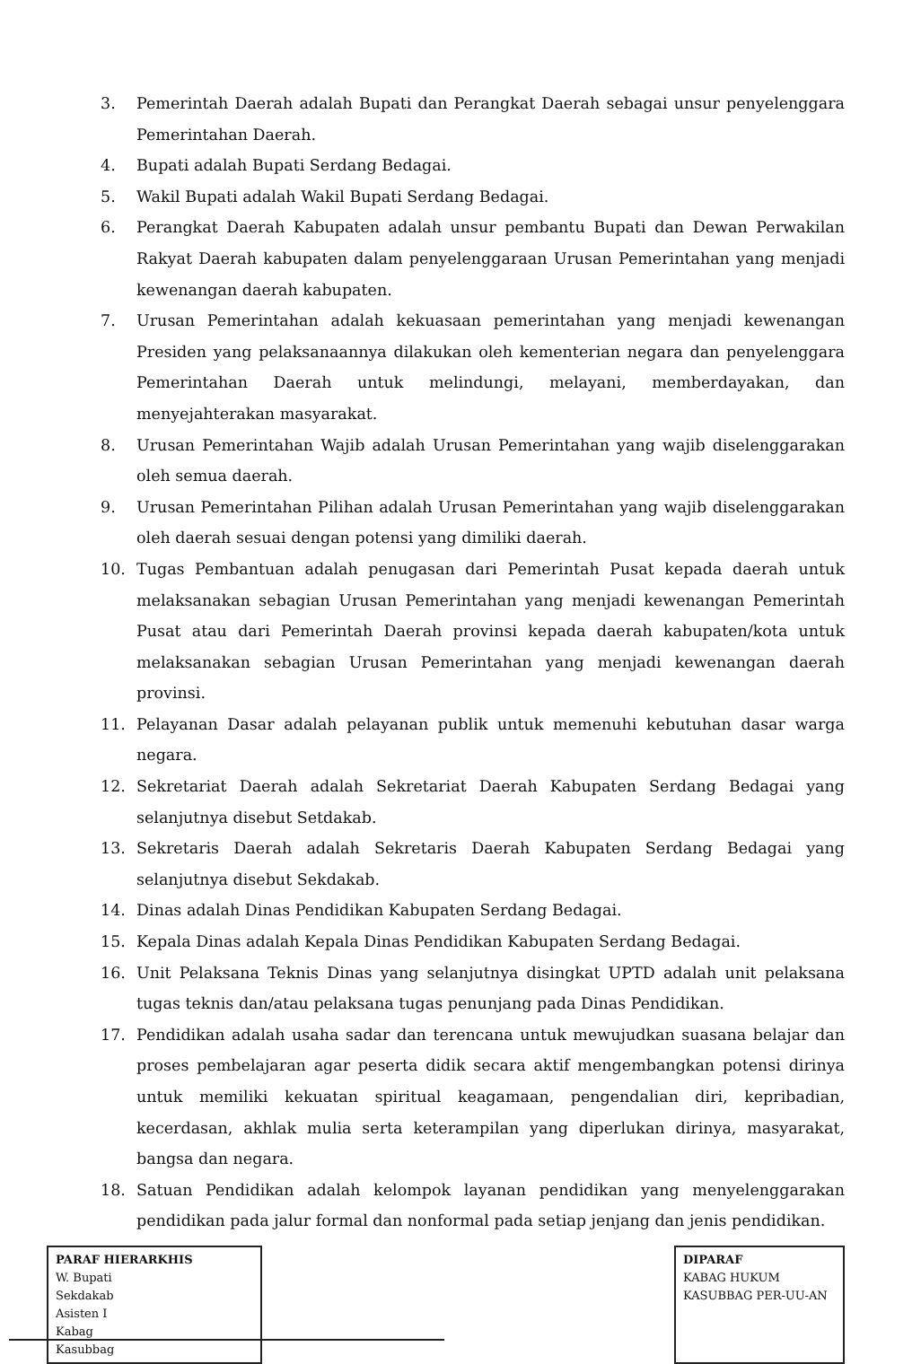3. Pemerintah Daerah adalah Bupati dan Perangkat Daerah sebagai unsur penyelenggara Pemerintahan Daerah.
4. Bupati adalah Bupati Serdang Bedagai.
5. Wakil Bupati adalah Wakil Bupati Serdang Bedagai.
6. Perangkat Daerah Kabupaten adalah unsur pembantu Bupati dan Dewan Perwakilan Rakyat Daerah kabupaten dalam penyelenggaraan Urusan Pemerintahan yang menjadi kewenangan daerah kabupaten.
7. Urusan Pemerintahan adalah kekuasaan pemerintahan yang menjadi kewenangan Presiden yang pelaksanaannya dilakukan oleh kementerian negara dan penyelenggara Pemerintahan Daerah untuk melindungi, melayani, memberdayakan, dan menyejahterakan masyarakat.
8. Urusan Pemerintahan Wajib adalah Urusan Pemerintahan yang wajib diselenggarakan oleh semua daerah.
9. Urusan Pemerintahan Pilihan adalah Urusan Pemerintahan yang wajib diselenggarakan oleh daerah sesuai dengan potensi yang dimiliki daerah.
10. Tugas Pembantuan adalah penugasan dari Pemerintah Pusat kepada daerah untuk melaksanakan sebagian Urusan Pemerintahan yang menjadi kewenangan Pemerintah Pusat atau dari Pemerintah Daerah provinsi kepada daerah kabupaten/kota untuk melaksanakan sebagian Urusan Pemerintahan yang menjadi kewenangan daerah provinsi.
11. Pelayanan Dasar adalah pelayanan publik untuk memenuhi kebutuhan dasar warga negara.
12. Sekretariat Daerah adalah Sekretariat Daerah Kabupaten Serdang Bedagai yang selanjutnya disebut Setdakab.
13. Sekretaris Daerah adalah Sekretaris Daerah Kabupaten Serdang Bedagai yang selanjutnya disebut Sekdakab.
14. Dinas adalah Dinas Pendidikan Kabupaten Serdang Bedagai.
15. Kepala Dinas adalah Kepala Dinas Pendidikan Kabupaten Serdang Bedagai.
16. Unit Pelaksana Teknis Dinas yang selanjutnya disingkat UPTD adalah unit pelaksana tugas teknis dan/atau pelaksana tugas penunjang pada Dinas Pendidikan.
17. Pendidikan adalah usaha sadar dan terencana untuk mewujudkan suasana belajar dan proses pembelajaran agar peserta didik secara aktif mengembangkan potensi dirinya untuk memiliki kekuatan spiritual keagamaan, pengendalian diri, kepribadian, kecerdasan, akhlak mulia serta keterampilan yang diperlukan dirinya, masyarakat, bangsa dan negara.
18. Satuan Pendidikan adalah kelompok layanan pendidikan yang menyelenggarakan pendidikan pada jalur formal dan nonformal pada setiap jenjang dan jenis pendidikan.
PARAF HIERARKHIS
W. Bupati
Sekdakab
Asisten I
Kabag
Kasubbag
DIPARAF
KABAG HUKUM
KASUBBAG PER-UU-AN